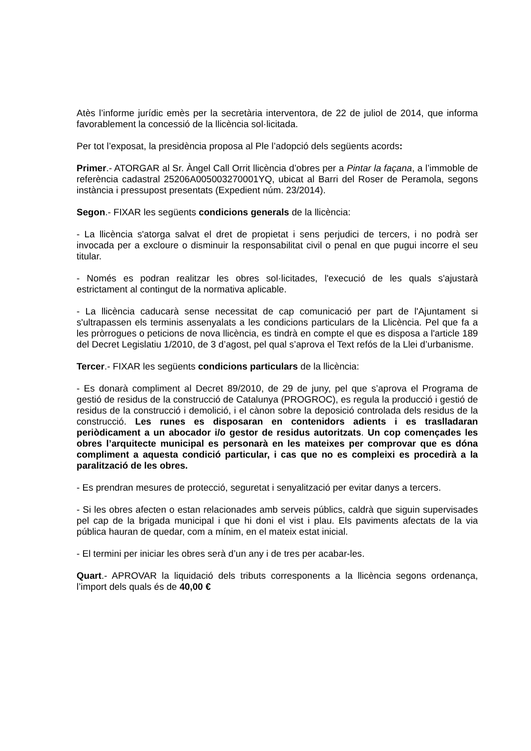Atès l’informe jurídic emès per la secretària interventora, de 22 de juliol de 2014, que informa favorablement la concessió de la llicència sol·licitada.
Per tot l’exposat, la presidència proposa al Ple l’adopció dels següents acords:
Primer.- ATORGAR al Sr. Àngel Call Orrit llicència d’obres per a Pintar la façana, a l’immoble de referència cadastral 25206A005003270001YQ, ubicat al Barri del Roser de Peramola, segons instància i pressupost presentats (Expedient núm. 23/2014).
Segon.- FIXAR les següents condicions generals de la llicència:
- La llicència s'atorga salvat el dret de propietat i sens perjudici de tercers, i no podrà ser invocada per a excloure o disminuir la responsabilitat civil o penal en que pugui incorre el seu titular.
- Només es podran realitzar les obres sol·licitades, l'execució de les quals s'ajustarà estrictament al contingut de la normativa aplicable.
- La llicència caducarà sense necessitat de cap comunicació per part de l'Ajuntament si s'ultrapassen els terminis assenyalats a les condicions particulars de la Llicència. Pel que fa a les pròrrogues o peticions de nova llicència, es tindrà en compte el que es disposa a l'article 189 del Decret Legislatiu 1/2010, de 3 d’agost, pel qual s’aprova el Text refós de la Llei d’urbanisme.
Tercer.- FIXAR les següents condicions particulars de la llicència:
- Es donarà compliment al Decret 89/2010, de 29 de juny, pel que s’aprova el Programa de gestió de residus de la construcció de Catalunya (PROGROC), es regula la producció i gestió de residus de la construcció i demolició, i el cànon sobre la deposició controlada dels residus de la construcció. Les runes es disposaran en contenidors adients i es traslladaran periòdicament a un abocador i/o gestor de residus autoritzats. Un cop començades les obres l’arquitecte municipal es personarà en les mateixes per comprovar que es dóna compliment a aquesta condició particular, i cas que no es compleixi es procedirà a la paralització de les obres.
- Es prendran mesures de protecció, seguretat i senyalització per evitar danys a tercers.
- Si les obres afecten o estan relacionades amb serveis públics, caldrà que siguin supervisades pel cap de la brigada municipal i que hi doni el vist i plau. Els paviments afectats de la via pública hauran de quedar, com a mínim, en el mateix estat inicial.
- El termini per iniciar les obres serà d’un any i de tres per acabar-les.
Quart.- APROVAR la liquidació dels tributs corresponents a la llicència segons ordenança, l’import dels quals és de 40,00 €